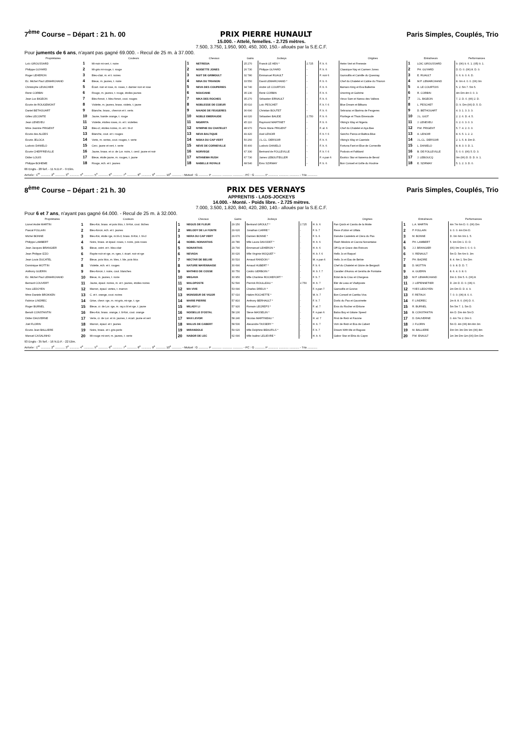7<sup>ème</sup> Course – Départ : 21 h. 00 PRIX PIERRE HUNAULT Paris Simples, Couplés, Trio
15.000. - Attelé, femelles. - 2.725 mètres.
7.500, 3.750, 1.950, 900, 450, 300, 150.- alloués par la S.E.C.F.
Pour juments de 6 ans, n'ayant pas gagné 69.000. - Recul de 25 m. à 37.000.
| Propriétaires | Couleurs | | Chevaux | | Gains | Jockeys | | | Origines | Entraîneurs | | Performances |
| --- | --- | --- | --- | --- | --- | --- | --- | --- | --- | --- | --- | --- |
| Loïc GROUSSARD | 1 | Mi-noir mi-vert, t. noire | 1 | NETRESIA | 25 270 | Franck LE HEN * | 2.725 | F. b. 6 | Hetre Vert et Frenesie | 1 | LOIC GROUSSARD | 9. (06) 9. 6. 1. (05) 9. 1. |
| Philippe GUYARD | 2 | Mi-gris mi-rouge, t. rouge | 2 | NOISETTE JONES | 26 730 | Philippe GUYARD | - | F. b. 6 | Classique Nay et Carmen Jones | 2 | PH. GUYARD | D. D. 0. (06) 8. D. 0. |
| Roger LEHERON | 3 | Bleu-clair, m. et t. noires | 3 | NUIT DE GRIMOULT | 32 780 | Emmanuel RUAULT | - | F. noir 6 | Gazouillis et Camille du Quesnay | 3 | E. RUAULT | 0. 6. 9. 0. 6. D. |
| Ec. Michel Paul LEMARCHAND | 4 | Bleue, m. jaunes, t. noire | 4 | NINA DU TRIANON | 33 550 | David LEMARCHAND * | - | F. b. 6 | Chef du Chatelet et Caline du Trianon | 4 | M.P. LEMARCHAND | 8. 0m 4. 0. 0. (06) 0m |
| Christophe LEVACHER | 5 | Écart. noir et rose, m. roses, t. damier noir et rose | 5 | NEVA DES COUPERIES | 34 740 | André LE COURTOIS | - | F. b. 6 | Bamaro King et Eva Ballerine | 5 | A. LE COURTOIS | 5. 2. 5m 7. 5m 5. |
| René CORBIN | 6 | Rouge, m. jaunes, t. rouge, étoiles jaunes | 6 | NOUCIANE | 35 130 | René CORBIN | - | F. b. 6 | Unerring et Gabrine | 6 | R. CORBIN | 4m Dm 4m 0. 0. 3. |
| Jean Luc BIGEON | 7 | Bleu-foncé, t. bleu-foncé, cout. rouges | 7 | NIKA DES ROCHES | 35 270 | Sébastien ERNAULT | - | F. b. 6 | Vieux Sam et Nanou des Vallees | 7 | J.L. BIGEON | 7. 2. D. 0. (06) 2. D. |
| Ecurie de ROUGEMONT | 8 | Violette, m. jaunes, brass. violets, t. jaune | 8 | NOBLESSE DE COEUR | 35 610 | Loïc PESCHET | - | F. b. f. 6 | Blue Dream et Bilkaza | 8 | L. PESCHET | D. 9. Dm (06) D. 5. D. |
| Daniel BETHOUART | 9 | Blanche, brass., chevron et t. verts | 9 | NAIADE DE FEUGERES | 36 690 | Christian BOUTET | - | F. b. 6 | Sebrazac et Barima de Feugeres | 9 | D. BETHOUART | 4. 3. 1. 3. 3. 3. |
| Gilles LECOMTE | 10 | Jaune, bande orange, t. rouge | 10 | NOBLE EMERAUDE | 44 020 | Sébastien BAUDE | 2.750 | F. b. 6 | Florilege et Thais Emeraude | 10 | J.L. GIOT | 2. 2. 6. D. 4. 5. |
| Jean LENEVEU | 11 | Violette, étoiles roses, m. et t. violettes | 11 | NIGERITA | 45 110 | Raymond MARTINET | - | F. b. 6 | Viking's Way et Nigeria | 11 | J. LENEVEU | 0. 2. 0. 3. 0. 3. |
| Mme Jeanine PRIGENT | 12 | Bleu-cl, étoiles noires, m. et t. bl-cl | 12 | NYMPHE DU CHATELET | 48 970 | Pierre Marie PRIGENT | - | F. al. 6 | Chef du Chatelet et Aya Bee | 12 | P.M. PRIGENT | 5. 7. 4. 2. 0. 0. |
| Ecurie des ALIZES | 13 | Blanche, cout. et t. rouges | 13 | NEVA BALTIQUE | 49 420 | Axel LENOIR | - | F. b. f. 6 | Sancho Panca et Baltica Blue | 13 | A. LENOIR | 8. 6. 5. 1. 2. 2. |
| Ecurie JELOCA | 14 | Verte, m. vertes, cout. rouges, t. verte | 14 | NISKA DU CAP VERT | 50 260 | J.L.CL. DERSOIR | - | F. b. 6 | Viking's Way et Caenisle | 14 | J.L.CL. DERSOIR | 2. 1. 5. 8. Dm D. |
| Ludovic DANIELO | 15 | Cerc. jaune et vert, t. verte | 15 | NEVE DE CORNEVILLE | 55 400 | Ludovic DANIELO | - | F. b. 6 | Fortuna Fant et Elue de Corneville | 15 | L. DANIELO | 8. 8. 3. 0. D. 1. |
| Ecurie CHEFFREVILLE | 16 | Jaune, brass. et cr. de Lor. noirs, t. cercl. jaune et noir | 16 | NORVEGE | 67 330 | Bertrand de FOLLEVILLE | - | F. b. f. 6 | Podosis et Falkland | 16 | B. DE FOLLEVILLE | 5. 0. 0. (06) 5. D. 3. |
| Didier LOUIS | 17 | Bleue, étoile jaune, m. rouges, t. jaune | 17 | NITANEMA RUSH | 67 730 | James LEBOUTEILLER | - | F. n.pan 6 | Esotico Star et Itanema de Beval | 17 | J. LEBOUCQ | 0m (06) D. D. D. 9. 1. |
| Philippe BOHEME | 18 | Rouge, éch. et t. jaunes | 18 | NABELLE ROYALE | 68 540 | Erno SZIRMAY | - | F. b. 6 | Bon Conseil et Grille du Houlme | 18 | E. SZIRMAY | 5. 1. 2. 3. D. 0. |
66 Engts - 28 forf. - 11 N.D.P. - 9 Elim.
Arrivée : 1<sup>er</sup> ............ 2<sup>e</sup> ............ 3<sup>e</sup> ............ 4<sup>e</sup> ............ 5<sup>e</sup> ............ 6<sup>e</sup> ............ 7<sup>e</sup> ............ 8<sup>e</sup> ............ 9<sup>e</sup> ............ 10<sup>e</sup> ............ - Mutuel : G ............ P ............ ............ ............ - PC : G ............ P ............ ............ ............ - Trio ............
8<sup>ème</sup> Course – Départ : 21 h. 30 PRIX DES VERNAYS Paris Simples, Couplés, Trio
APPRENTIS - LADS-JOCKEYS
14.000. - Monté. - Poids libre. - 2.725 mètres.
7.000, 3.500, 1.820, 840, 420, 280, 140.- alloués par la S.E.C.F.
Pour 6 et 7 ans, n'ayant pas gagné 64.000. - Recul de 25 m. à 32.000.
| Propriétaires | Couleurs | | Chevaux | | Gains | Jockeys | | | Origines | Entraîneurs | | Performances |
| --- | --- | --- | --- | --- | --- | --- | --- | --- | --- | --- | --- | --- |
| Lionel André MARTIN | 1 | Bleu-fcé, brass. et pois blcs, t. bl-fcé, cout. blches | 1 | NEGUS DE FLEUR | 29 150 | Bertrand GROULT * | 2.725 | H. b. 6 | Fan Quick et Carola de la Motte | 1 | L.A. MARTIN | 4m 7m 6m D. 0. (06) Dm |
| Pascal FOLLAIN | 2 | Bleu-foncé, éch. et t. jaunes | 2 | MELODY DE LA FONTE | 29 620 | Jonathan CARRE * | - | F. b. 7 | Reve d'Udon et Utfata | 2 | P. FOLLAIN | 9. 0. 0. 4m Dm D. |
| Michel BONNE | 3 | Bleu-fcé, étoile rge, m.bl-cl, brass. bl-fcé, t. bl-cl | 3 | NERA DU CAP VERT | 29 670 | Damien BONNE * | - | F. b. 6 | Danube Castelets et Clera du Pas | 3 | M. BONNE | D. 0m 6m 0m 1. 5. |
| Philippe LAMBERT | 4 | Noire, brass. et épaul. roses, t. noire, pois roses | 4 | NOBEL NONANTAIS | 29 780 | Mlle Laura DAVODET * | - | H. b. 6 | Flash Meslois et Caccia Nonantaise | 4 | PH. LAMBERT | 5. 9m Dm 1. D. D. |
| Jean Jacques BRANGIER | 5 | Bleue, ceint. et t. bleu-clair | 5 | NONANTAIS | 29 790 | Emmanuel LEHERON * | - | H. b. 6 | Off Gy et Grace des Rotours | 5 | J.J. BRANGIER | (06) 0m Dm 0. 0. 0. 0. |
| Jean Philippe IZZO | 6 | Rayée noir et rge, m. rges, t. écart. noir et rge | 6 | NEVADA | 30 020 | Mlle Virginie MOQUET * | - | H. b. f. 6 | Hello Jo et Raquel | 6 | V. RENAULT | 5m D. 5m 6m 9. 3m |
| Jean Louis DUCATEL | 7 | Bleue, pois blcs, m. bles, t. ble, pois blcs | 7 | NECTAR DE BELVIE | 30 510 | Arnaud RANDON * | - | M. n.pan 6 | Hello Jo et Eau de Belvie | 7 | PH. BAZIRE | 8. 4. 6m 1. 5m Dm |
| Dominique MOTTIN | 8 | Violette, éch. et t. rouges | 8 | NATURE MAYENNAISE | 30 690 | Arnaud HUBERT * | - | F. b. 6 | Chef du Chatelet et Gloire de Bergault | 8 | D. MOTTIN | 0. 9. 8. D. D. 7. |
| Anthony GUERIN | 9 | Bleu-foncé, t. noire, cout. blanches | 9 | MATHEO DE COSSE | 30 750 | Cédric GERBOIN * | - | H. b. f. 7 | Cavalier d'Aunou et Geisha de Fontaine | 9 | A. GUERIN | 8. 6. 4. 0. 8. 0. |
| Ec. Michel Paul LEMARCHAND | 10 | Bleue, m. jaunes, t. noire | 10 | MEGAVA | 30 950 | Mlle Charlène ROCHEFORT * | - | F. b. 7 | Eclat de la Crau et Chargeva | 10 | M.P. LEMARCHAND | Dm 3. Dm 5. 6. (06) 8. |
| Bernard COUVERT | 11 | Jaune, épaul. noires, m. et t. jaunes, étoiles noires | 11 | MALOPOSTE | 52 590 | Pierrick ROULLEAU * | 2.750 | H. b. 7 | Ekir de Leau et Vladiposte | 11 | J. LEPENNETIER | D. 2m D. D. 0. (06) 0. |
| Yves LEDOYEN | 12 | Marron, épaul. vertes, t. marron | 12 | MA VIVE | 53 090 | Charles DREUX * | - | F. n.pan 7 | Gazouillis et Govive | 12 | YVES LEDOYEN | 2m Dm D. D. 4. 9. |
| Mme Daniele BROKKEN | 13 | C. et t. orange, cout. noires | 13 | MONSIEUR DE VIGOR | 57 010 | Hakim ROCHETTE * | - | M. b. 7 | Bon Conseil et Cantka Viva | 13 | F. RETAUX | 7. 0. 0. (06) 8. 0. 0. |
| Fabrice LINDREC | 14 | Grise, chevr. rge, m. mi-gris, mi-rge, t. rge | 14 | MARIE PIERRE | 57 810 | Anthony BERHAULT * | - | F. b. 7 | Dorlic du Pas et Gauvinette | 14 | F. LINDREC | 2m 8. 8. 0. (06) D. 0. |
| Roger BURNEL | 15 | Bleue, cr. de Lor. rge, m. ray.s bl et rge, t. jaune | 15 | MILADY LI | 57 920 | Romain LECREPS * | - | F. al. 7 | Eros du Rocher et Eritone | 15 | R. BURNEL | 5m 5m 7. 1. 5m D. |
| Benoît CONSTANTIN | 16 | Bleu-fcé, brass. orange, t. bl-fcé, cout. orange | 16 | NOISELLE D'OSTAL | 58 130 | Steve MASSELIN * | - | F. n.pan 6 | Balou Boy et Gitane Speed | 16 | B. CONSTANTIN | 4m D. Dm 4m 5m D. |
| Didier DAUVERNE | 17 | Verte, cr. de Lor. et m. jaunes, t. écart. jaune et vert | 17 | MAX LEVOR | 58 240 | Nicolas MARTINEAU * | - | H. al. 7 | First de Retz et Favone | 17 | D. DAUVERNE | 0. 4m 7m 2. Dm 0. |
| Joël FLORIN | 18 | Marron, épaul. et t. jaunes | 18 | MALUS DE CABERT | 58 530 | Alexandre TASSERY * | - | H. b. 7 | Vizir de Retz et Eva de Cabert | 18 | J. FLORIN | 5m D. 4m (06) 8m 8m 3m |
| Ecurie Jean BALLIERE | 19 | Noire, brass. et t. gris-perle | 19 | MIRANDOLE | 59 020 | Mlle Delphine BEAUFILS * | - | F. b. 7 | Dream With Me et Raguse | 19 | M. BALLIERE | Dm 0m 3m Dm 9m (06) 8m |
| Manuel CASALINHO | 20 | Mi-rouge mi-vert, m. jaunes, t. verte | 20 | NABOR DE LEC | 62 090 | Mlle Isaline LELIEVRE * | - | H. b. 6 | Gabor Star et Elria du Capre | 20 | P.M. ENAULT | 1m 3m Dm Gm (06) Dm Dm |
93 Engts - 35 forf. - 16 N.D.P. - 22 Elim.
Arrivée : 1<sup>er</sup> ............ 2<sup>e</sup> ............ 3<sup>e</sup> ............ 4<sup>e</sup> ............ 5<sup>e</sup> ............ 6<sup>e</sup> ............ 7<sup>e</sup> ............ 8<sup>e</sup> ............ 9<sup>e</sup> ............ 10<sup>e</sup> ............ - Mutuel : G ............ P ............ ............ ............ - PC : G ............ P ............ ............ ............ - Trio ............